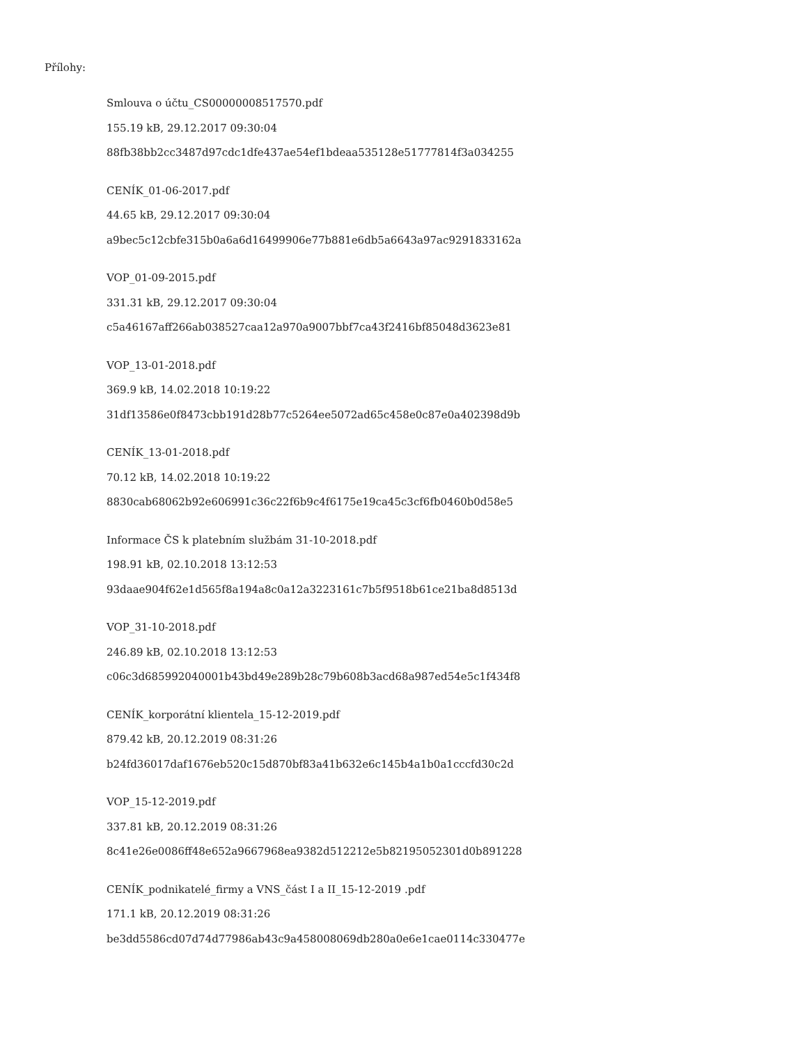Přílohy:
Smlouva o účtu_CS00000008517570.pdf
155.19 kB, 29.12.2017 09:30:04
88fb38bb2cc3487d97cdc1dfe437ae54ef1bdeaa535128e51777814f3a034255
CENÍK_01-06-2017.pdf
44.65 kB, 29.12.2017 09:30:04
a9bec5c12cbfe315b0a6a6d16499906e77b881e6db5a6643a97ac9291833162a
VOP_01-09-2015.pdf
331.31 kB, 29.12.2017 09:30:04
c5a46167aff266ab038527caa12a970a9007bbf7ca43f2416bf85048d3623e81
VOP_13-01-2018.pdf
369.9 kB, 14.02.2018 10:19:22
31df13586e0f8473cbb191d28b77c5264ee5072ad65c458e0c87e0a402398d9b
CENÍK_13-01-2018.pdf
70.12 kB, 14.02.2018 10:19:22
8830cab68062b92e606991c36c22f6b9c4f6175e19ca45c3cf6fb0460b0d58e5
Informace ČS k platebním službám 31-10-2018.pdf
198.91 kB, 02.10.2018 13:12:53
93daae904f62e1d565f8a194a8c0a12a3223161c7b5f9518b61ce21ba8d8513d
VOP_31-10-2018.pdf
246.89 kB, 02.10.2018 13:12:53
c06c3d685992040001b43bd49e289b28c79b608b3acd68a987ed54e5c1f434f8
CENÍK_korporátní klientela_15-12-2019.pdf
879.42 kB, 20.12.2019 08:31:26
b24fd36017daf1676eb520c15d870bf83a41b632e6c145b4a1b0a1cccfd30c2d
VOP_15-12-2019.pdf
337.81 kB, 20.12.2019 08:31:26
8c41e26e0086ff48e652a9667968ea9382d512212e5b82195052301d0b891228
CENÍK_podnikatelé_firmy a VNS_část I a II_15-12-2019 .pdf
171.1 kB, 20.12.2019 08:31:26
be3dd5586cd07d74d77986ab43c9a458008069db280a0e6e1cae0114c330477e